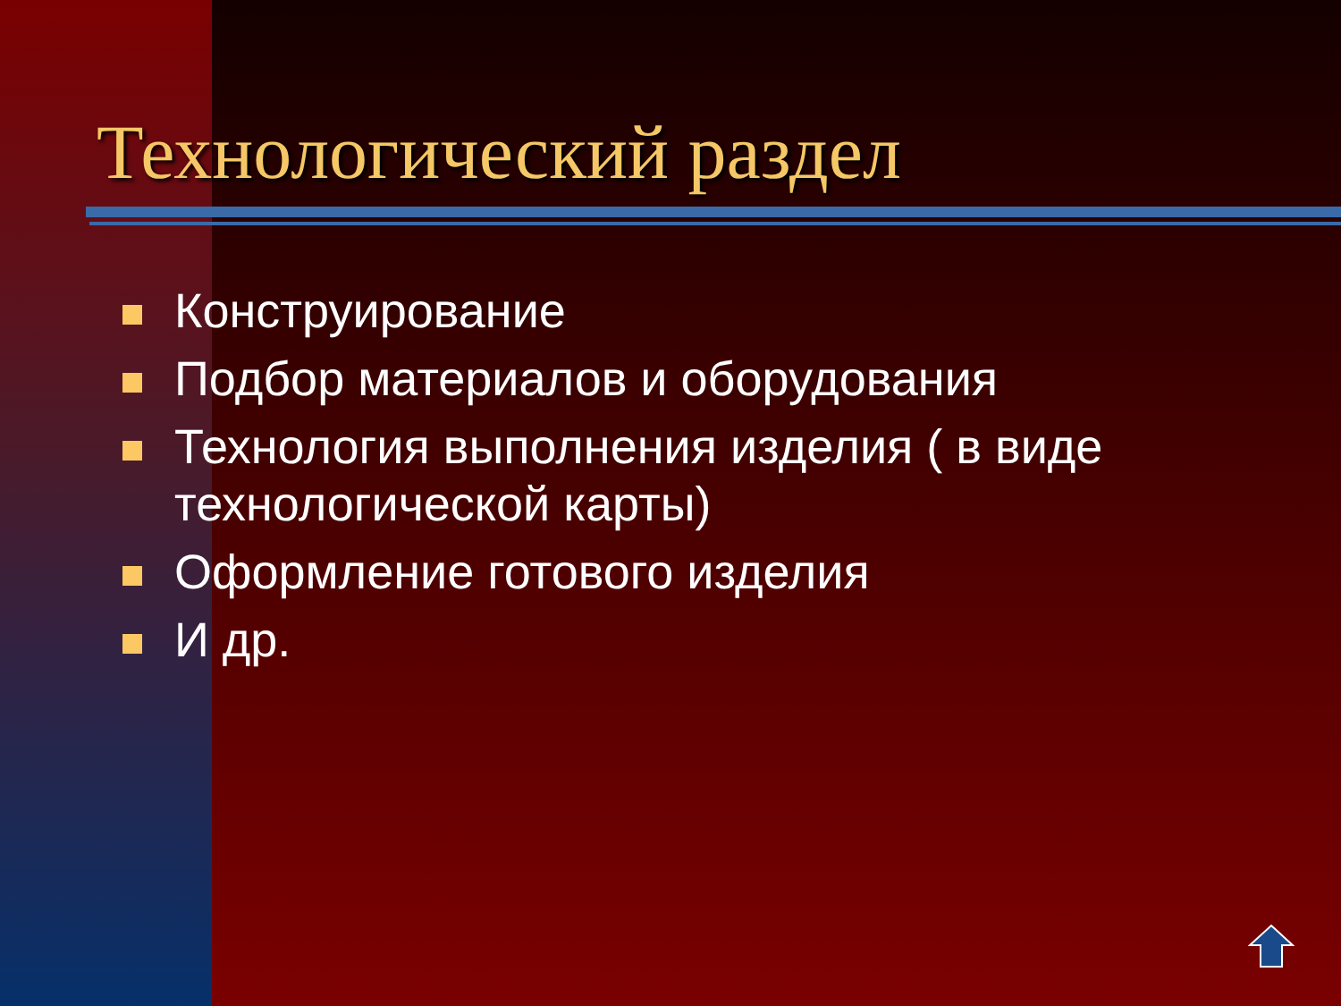Технологический раздел
Конструирование
Подбор материалов и оборудования
Технология выполнения изделия ( в виде технологической карты)
Оформление готового изделия
И др.